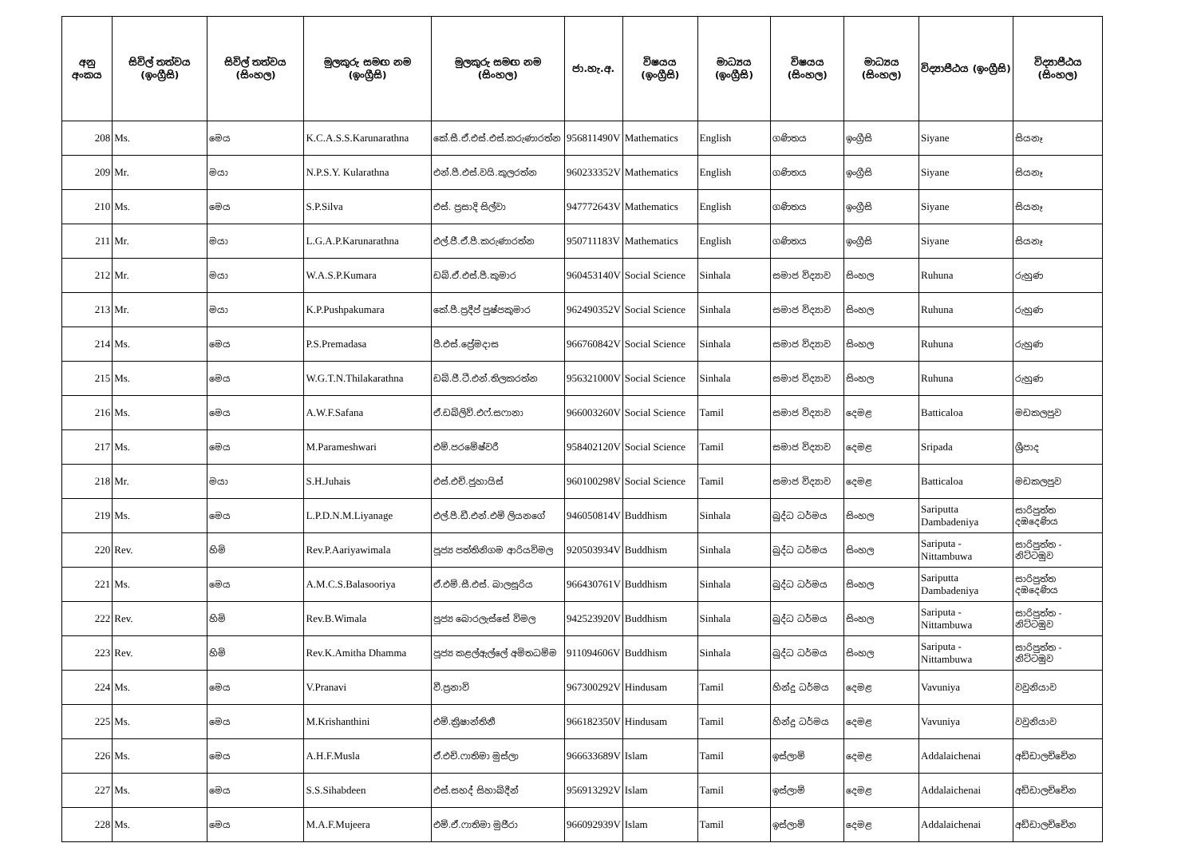| අනු අංකය | සිවිල් තත්වය (ඉංග්‍රීසි) | සිවිල් තත්වය (සිංහල) | මුලකුරු සමඟ නම (ඉංග්‍රීසි) | මුලකුරු සමඟ නම (සිංහල) | ජා.හැ.අ. | විෂයය (ඉංග්‍රීසි) | මාධ්‍යය (ඉංග්‍රීසි) | විෂයය (සිංහල) | මාධ්‍යය (සිංහල) | විද්‍යාපීඨය (ඉංග්‍රීසි) | විද්‍යාපීඨය (සිංහල) |
| --- | --- | --- | --- | --- | --- | --- | --- | --- | --- | --- | --- |
| 208 | Ms. | මෙය | K.C.A.S.S.Karunarathna | කේ.සී.ඒ.එස්.එස්.කරුණාරත්න | 956811490V | Mathematics | English | ගණිතය | ඉංග්‍රීසි | Siyane | සියනෑ |
| 209 | Mr. | මයා | N.P.S.Y. Kularathna | එන්.පී.එස්.වයි.කුලරත්න | 960233352V | Mathematics | English | ගණිතය | ඉංග්‍රීසි | Siyane | සියනෑ |
| 210 | Ms. | මෙය | S.P.Silva | එස්. ප්‍රසාදි සිල්වා | 947772643V | Mathematics | English | ගණිතය | ඉංග්‍රීසි | Siyane | සියනෑ |
| 211 | Mr. | මයා | L.G.A.P.Karunarathna | එල්.ජී.ඒ.පී.කරුණාරත්න | 950711183V | Mathematics | English | ගණිතය | ඉංග්‍රීසි | Siyane | සියනෑ |
| 212 | Mr. | මයා | W.A.S.P.Kumara | ඩබ්.ඒ.එස්.පී.කුමාර | 960453140V | Social Science | Sinhala | සමාජ විද්‍යාව | සිංහල | Ruhuna | රුහුණ |
| 213 | Mr. | මයා | K.P.Pushpakumara | කේ.පී.ප්‍රදීප් පුෂ්පකුමාර | 962490352V | Social Science | Sinhala | සමාජ විද්‍යාව | සිංහල | Ruhuna | රුහුණ |
| 214 | Ms. | මෙය | P.S.Premadasa | පී.එස්.ප්‍රේමදාස | 966760842V | Social Science | Sinhala | සමාජ විද්‍යාව | සිංහල | Ruhuna | රුහුණ |
| 215 | Ms. | මෙය | W.G.T.N.Thilakarathna | ඩබ්.ජී.ටී.එන්.තිලකරත්න | 956321000V | Social Science | Sinhala | සමාජ විද්‍යාව | සිංහල | Ruhuna | රුහුණ |
| 216 | Ms. | මෙය | A.W.F.Safana | ඒ.ඩබ්ලිව්.එෆ්.සෆානා | 966003260V | Social Science | Tamil | සමාජ විද්‍යාව | දෙමළ | Batticaloa | මඩකලපුව |
| 217 | Ms. | මෙය | M.Parameshwari | එම්.පරමේෂ්වරී | 958402120V | Social Science | Tamil | සමාජ විද්‍යාව | දෙමළ | Sripada | ශ්‍රීපාද |
| 218 | Mr. | මයා | S.H.Juhais | එස්.එච්.ජුහායිස් | 960100298V | Social Science | Tamil | සමාජ විද්‍යාව | දෙමළ | Batticaloa | මඩකලපුව |
| 219 | Ms. | මෙය | L.P.D.N.M.Liyanage | එල්.පී.ඩී.එන්.එම් ලියනගේ | 946050814V | Buddhism | Sinhala | බුද්ධ ධර්මය | සිංහල | Sariputta Dambadeniya | සාරිපුත්ත දඹදෙණිය |
| 220 | Rev. | හිමි | Rev.P.Aariyawimala | පූජ්‍ය පත්තිනිගම ආරියවිමල | 920503934V | Buddhism | Sinhala | බුද්ධ ධර්මය | සිංහල | Sariputa - Nittambuwa | සාරිපුත්ත - නිට්ටඹුව |
| 221 | Ms. | මෙය | A.M.C.S.Balasooriya | ඒ.එම්.සී.එස්. බාලසූරිය | 966430761V | Buddhism | Sinhala | බුද්ධ ධර්මය | සිංහල | Sariputta Dambadeniya | සාරිපුත්ත දඹදෙණිය |
| 222 | Rev. | හිමි | Rev.B.Wimala | පූජ්‍ය බොරලැස්සේ විමල | 942523920V | Buddhism | Sinhala | බුද්ධ ධර්මය | සිංහල | Sariputa - Nittambuwa | සාරිපුත්ත - නිට්ටඹුව |
| 223 | Rev. | හිමි | Rev.K.Amitha Dhamma | පූජ්‍ය කළල්ඇල්ලේ අමිතධම්ම | 911094606V | Buddhism | Sinhala | බුද්ධ ධර්මය | සිංහල | Sariputa - Nittambuwa | සාරිපුත්ත - නිට්ටඹුව |
| 224 | Ms. | මෙය | V.Pranavi | වී.ප්‍රනාවි | 967300292V | Hindusam | Tamil | හින්දු ධර්මය | දෙමළ | Vavuniya | වවුනියාව |
| 225 | Ms. | මෙය | M.Krishanthini | එම්.ක්‍රිෂාන්තිනී | 966182350V | Hindusam | Tamil | හින්දු ධර්මය | දෙමළ | Vavuniya | වවුනියාව |
| 226 | Ms. | මෙය | A.H.F.Musla | ඒ.එච්.ෆාතිමා මුස්ලා | 966633689V | Islam | Tamil | ඉස්ලාම් | දෙමළ | Addalaichenai | අඩ්ඩාලච්චේන |
| 227 | Ms. | මෙය | S.S.Sihabdeen | එස්.සහද් සිහාබ්දීන් | 956913292V | Islam | Tamil | ඉස්ලාම් | දෙමළ | Addalaichenai | අඩ්ඩාලච්චේන |
| 228 | Ms. | මෙය | M.A.F.Mujeera | එම්.ඒ.ෆාතිමා මුජීරා | 966092939V | Islam | Tamil | ඉස්ලාම් | දෙමළ | Addalaichenai | අඩ්ඩාලච්චේන |